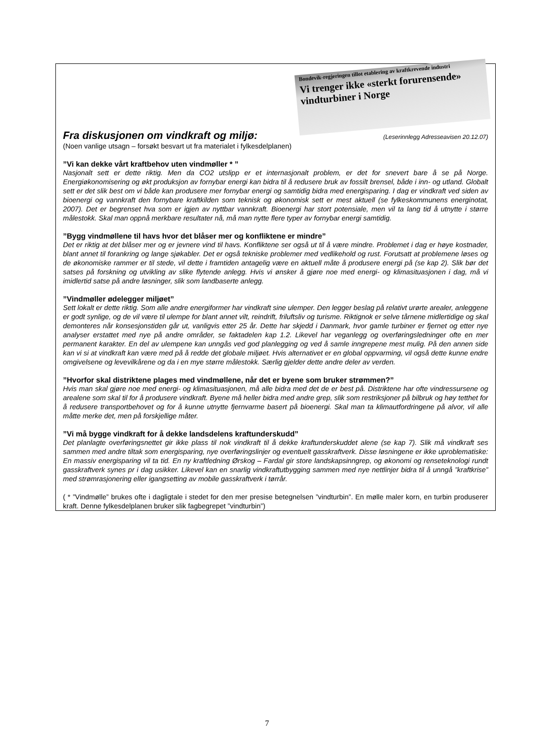Bondevik-regjeringen tillot etablering av kraftkrevende industri
Vi trenger ikke «sterkt forurensende» vindturbiner i Norge
Fra diskusjonen om vindkraft og miljø: (Leserinnlegg Adresseavisen 20.12.07)
(Noen vanlige utsagn – forsøkt besvart ut fra materialet i fylkesdelplanen)
”Vi kan dekke vårt kraftbehov uten vindmøller * ”
Nasjonalt sett er dette riktig. Men da CO2 utslipp er et internasjonalt problem, er det for snevert bare å se på Norge. Energiøkonomisering og økt produksjon av fornybar energi kan bidra til å redusere bruk av fossilt brensel, både i inn- og utland. Globalt sett er det slik best om vi både kan produsere mer fornybar energi og samtidig bidra med energisparing. I dag er vindkraft ved siden av bioenergi og vannkraft den fornybare kraftkilden som teknisk og økonomisk sett er mest aktuell (se fylkeskommunens energinotat, 2007). Det er begrenset hva som er igjen av nyttbar vannkraft. Bioenergi har stort potensiale, men vil ta lang tid å utnytte i større målestokk. Skal man oppnå merkbare resultater nå, må man nytte flere typer av fornybar energi samtidig.
”Bygg vindmøllene til havs hvor det blåser mer og konfliktene er mindre”
Det er riktig at det blåser mer og er jevnere vind til havs. Konfliktene ser også ut til å være mindre. Problemet i dag er høye kostnader, blant annet til forankring og lange sjøkabler. Det er også tekniske problemer med vedlikehold og rust. Forutsatt at problemene løses og de økonomiske rammer er til stede, vil dette i framtiden antagelig være en aktuell måte å produsere energi på (se kap 2). Slik bør det satses på forskning og utvikling av slike flytende anlegg. Hvis vi ønsker å gjøre noe med energi- og klimasituasjonen i dag, må vi imidlertid satse på andre løsninger, slik som landbaserte anlegg.
”Vindmøller ødelegger miljøet”
Sett lokalt er dette riktig. Som alle andre energiformer har vindkraft sine ulemper. Den legger beslag på relativt urørte arealer, anleggene er godt synlige, og de vil være til ulempe for blant annet vilt, reindrift, friluftsliv og turisme. Riktignok er selve tårnene midlertidige og skal demonteres når konsesjonstiden går ut, vanligvis etter 25 år. Dette har skjedd i Danmark, hvor gamle turbiner er fjernet og etter nye analyser erstattet med nye på andre områder, se faktadelen kap 1.2. Likevel har veganlegg og overføringsledninger ofte en mer permanent karakter. En del av ulempene kan unngås ved god planlegging og ved å samle inngrepene mest mulig. På den annen side kan vi si at vindkraft kan være med på å redde det globale miljøet. Hvis alternativet er en global oppvarming, vil også dette kunne endre omgivelsene og levevilkårene og da i en mye større målestokk. Særlig gjelder dette andre deler av verden.
”Hvorfor skal distriktene plages med vindmøllene, når det er byene som bruker strømmen?”
Hvis man skal gjøre noe med energi- og klimasituasjonen, må alle bidra med det de er best på. Distriktene har ofte vindressursene og arealene som skal til for å produsere vindkraft. Byene må heller bidra med andre grep, slik som restriksjoner på bilbruk og høy tetthet for å redusere transportbehovet og for å kunne utnytte fjernvarme basert på bioenergi. Skal man ta klimautfordringene på alvor, vil alle måtte merke det, men på forskjellige måter.
”Vi må bygge vindkraft for å dekke landsdelens kraftunderskudd”
Det planlagte overføringsnettet gir ikke plass til nok vindkraft til å dekke kraftunderskuddet alene (se kap 7). Slik må vindkraft ses sammen med andre tiltak som energisparing, nye overføringslinjer og eventuelt gasskraftverk. Disse løsningene er ikke uproblematiske: En massiv energisparing vil ta tid. En ny kraftledning Ørskog – Fardal gir store landskapsinngrep, og økonomi og renseteknologi rundt gasskraftverk synes pr i dag usikker. Likevel kan en snarlig vindkraftutbygging sammen med nye nettlinjer bidra til å unngå ”kraftkrise” med strømrasjonering eller igangsetting av mobile gasskraftverk i tørrår.
( * ”Vindmølle” brukes ofte i dagligtale i stedet for den mer presise betegnelsen ”vindturbin”. En mølle maler korn, en turbin produserer kraft. Denne fylkesdelplanen bruker slik fagbegrepet ”vindturbin”)
7